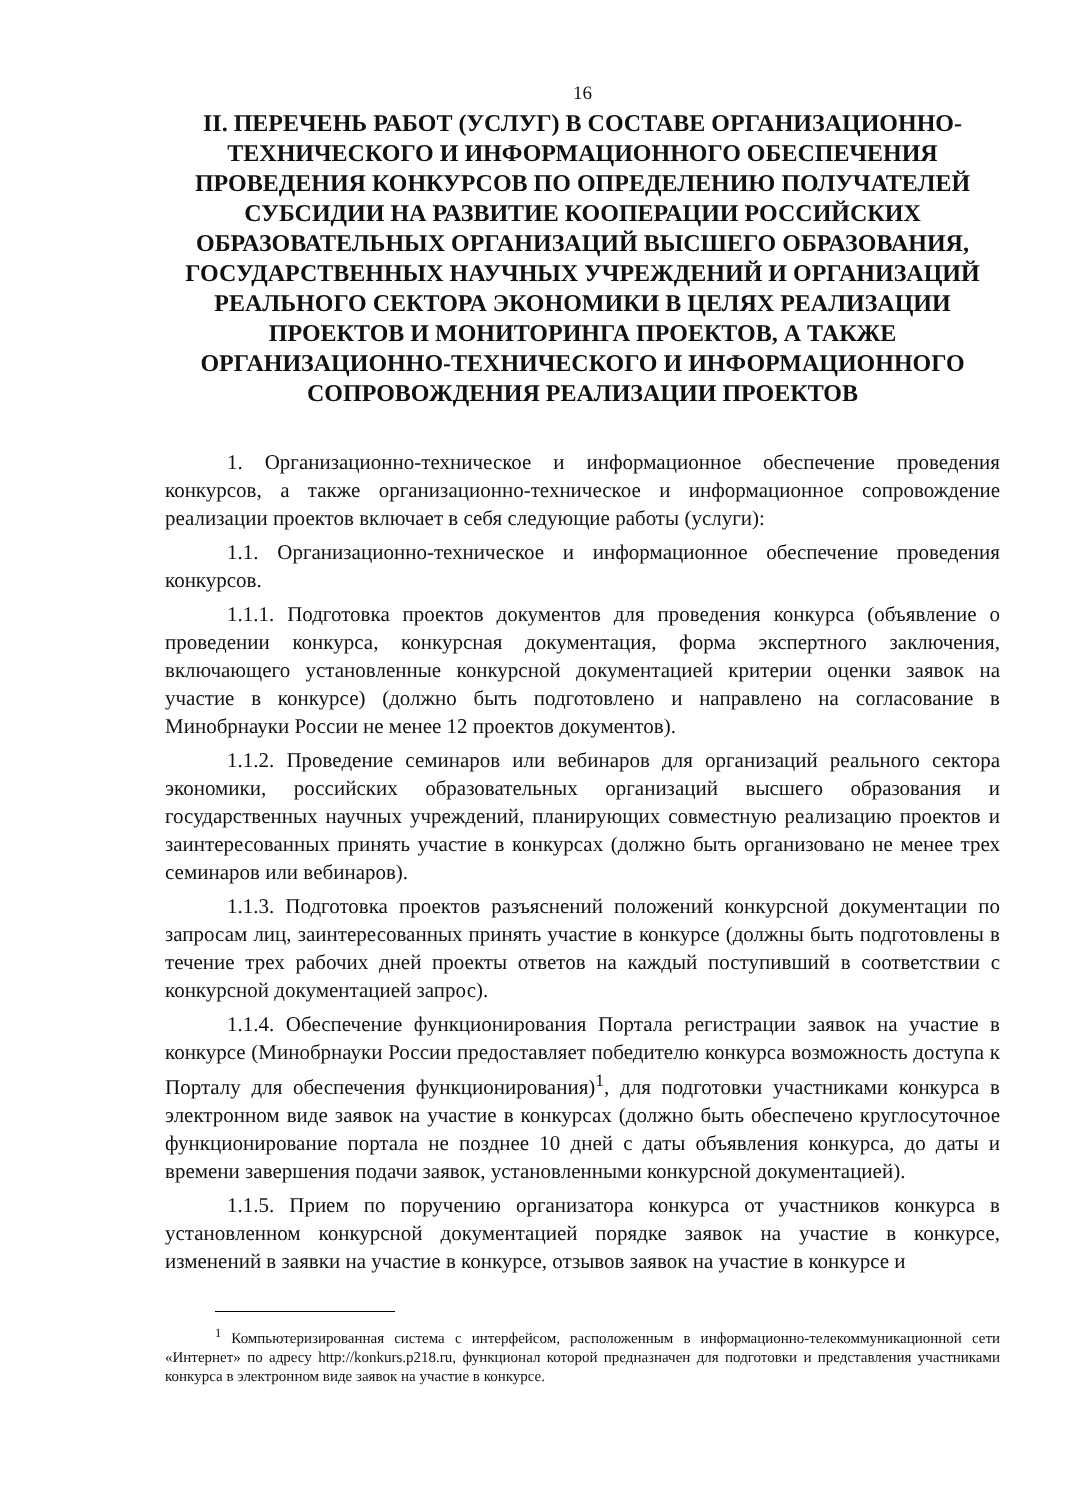16
II. ПЕРЕЧЕНЬ РАБОТ (УСЛУГ) В СОСТАВЕ ОРГАНИЗАЦИОННО-ТЕХНИЧЕСКОГО И ИНФОРМАЦИОННОГО ОБЕСПЕЧЕНИЯ ПРОВЕДЕНИЯ КОНКУРСОВ ПО ОПРЕДЕЛЕНИЮ ПОЛУЧАТЕЛЕЙ СУБСИДИИ НА РАЗВИТИЕ КООПЕРАЦИИ РОССИЙСКИХ ОБРАЗОВАТЕЛЬНЫХ ОРГАНИЗАЦИЙ ВЫСШЕГО ОБРАЗОВАНИЯ, ГОСУДАРСТВЕННЫХ НАУЧНЫХ УЧРЕЖДЕНИЙ И ОРГАНИЗАЦИЙ РЕАЛЬНОГО СЕКТОРА ЭКОНОМИКИ В ЦЕЛЯХ РЕАЛИЗАЦИИ ПРОЕКТОВ И МОНИТОРИНГА ПРОЕКТОВ, А ТАКЖЕ ОРГАНИЗАЦИОННО-ТЕХНИЧЕСКОГО И ИНФОРМАЦИОННОГО СОПРОВОЖДЕНИЯ РЕАЛИЗАЦИИ ПРОЕКТОВ
1. Организационно-техническое и информационное обеспечение проведения конкурсов, а также организационно-техническое и информационное сопровождение реализации проектов включает в себя следующие работы (услуги):
1.1. Организационно-техническое и информационное обеспечение проведения конкурсов.
1.1.1. Подготовка проектов документов для проведения конкурса (объявление о проведении конкурса, конкурсная документация, форма экспертного заключения, включающего установленные конкурсной документацией критерии оценки заявок на участие в конкурсе) (должно быть подготовлено и направлено на согласование в Минобрнауки России не менее 12 проектов документов).
1.1.2. Проведение семинаров или вебинаров для организаций реального сектора экономики, российских образовательных организаций высшего образования и государственных научных учреждений, планирующих совместную реализацию проектов и заинтересованных принять участие в конкурсах (должно быть организовано не менее трех семинаров или вебинаров).
1.1.3. Подготовка проектов разъяснений положений конкурсной документации по запросам лиц, заинтересованных принять участие в конкурсе (должны быть подготовлены в течение трех рабочих дней проекты ответов на каждый поступивший в соответствии с конкурсной документацией запрос).
1.1.4. Обеспечение функционирования Портала регистрации заявок на участие в конкурсе (Минобрнауки России предоставляет победителю конкурса возможность доступа к Порталу для обеспечения функционирования)<sup>1</sup>, для подготовки участниками конкурса в электронном виде заявок на участие в конкурсах (должно быть обеспечено круглосуточное функционирование портала не позднее 10 дней с даты объявления конкурса, до даты и времени завершения подачи заявок, установленными конкурсной документацией).
1.1.5. Прием по поручению организатора конкурса от участников конкурса в установленном конкурсной документацией порядке заявок на участие в конкурсе, изменений в заявки на участие в конкурсе, отзывов заявок на участие в конкурсе и
<sup>1</sup> Компьютеризированная система с интерфейсом, расположенным в информационно-телекоммуникационной сети «Интернет» по адресу http://konkurs.p218.ru, функционал которой предназначен для подготовки и представления участниками конкурса в электронном виде заявок на участие в конкурсе.